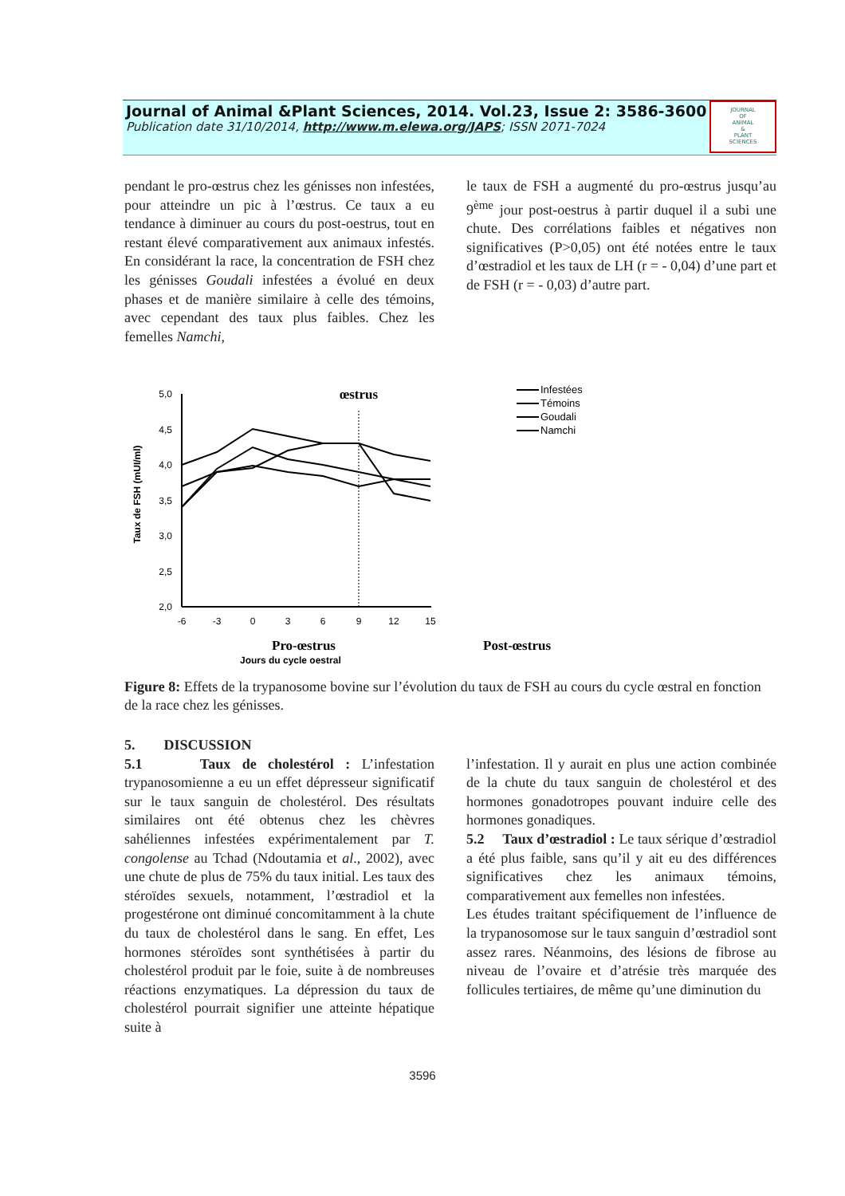Journal of Animal &Plant Sciences, 2014. Vol.23, Issue 2: 3586-3600
Publication date 31/10/2014, http://www.m.elewa.org/JAPS; ISSN 2071-7024
JOURNAL
OF
ANIMAL
&
PLANT
SCIENCES
pendant le pro-œstrus chez les génisses non infestées, pour atteindre un pic à l’œstrus. Ce taux a eu tendance à diminuer au cours du post-oestrus, tout en restant élevé comparativement aux animaux infestés. En considérant la race, la concentration de FSH chez les génisses Goudali infestées a évolué en deux phases et de manière similaire à celle des témoins, avec cependant des taux plus faibles. Chez les femelles Namchi,
le taux de FSH a augmenté du pro-œstrus jusqu’au 9<sup>ème</sup> jour post-oestrus à partir duquel il a subi une chute. Des corrélations faibles et négatives non significatives (P>0,05) ont été notées entre le taux d’œstradiol et les taux de LH (r = - 0,04) d’une part et de FSH (r = - 0,03) d’autre part.
Taux de FSH (mUI/ml)
5,0
4,5
4,0
3,5
3,0
2,5
2,0
-6
-3
0
3
6
9
12
15
œstrus
Infestées
Témoins
Goudali
Namchi
Pro-œstrus
Post-œstrus
Jours du cycle oestral
Figure 8: Effets de la trypanosome bovine sur l’évolution du taux de FSH au cours du cycle œstral en fonction de la race chez les génisses.
5. DISCUSSION
5.1 Taux de cholestérol : L’infestation trypanosomienne a eu un effet dépresseur significatif sur le taux sanguin de cholestérol. Des résultats similaires ont été obtenus chez les chèvres sahéliennes infestées expérimentalement par T. congolense au Tchad (Ndoutamia et al., 2002), avec une chute de plus de 75% du taux initial. Les taux des stéroïdes sexuels, notamment, l’œstradiol et la progestérone ont diminué concomitamment à la chute du taux de cholestérol dans le sang. En effet, Les hormones stéroïdes sont synthétisées à partir du cholestérol produit par le foie, suite à de nombreuses réactions enzymatiques. La dépression du taux de cholestérol pourrait signifier une atteinte hépatique suite à
l’infestation. Il y aurait en plus une action combinée de la chute du taux sanguin de cholestérol et des hormones gonadotropes pouvant induire celle des hormones gonadiques.
5.2 Taux d’œstradiol : Le taux sérique d’œstradiol a été plus faible, sans qu’il y ait eu des différences significatives chez les animaux témoins, comparativement aux femelles non infestées.
Les études traitant spécifiquement de l’influence de la trypanosomose sur le taux sanguin d’œstradiol sont assez rares. Néanmoins, des lésions de fibrose au niveau de l’ovaire et d’atrésie très marquée des follicules tertiaires, de même qu’une diminution du
3596